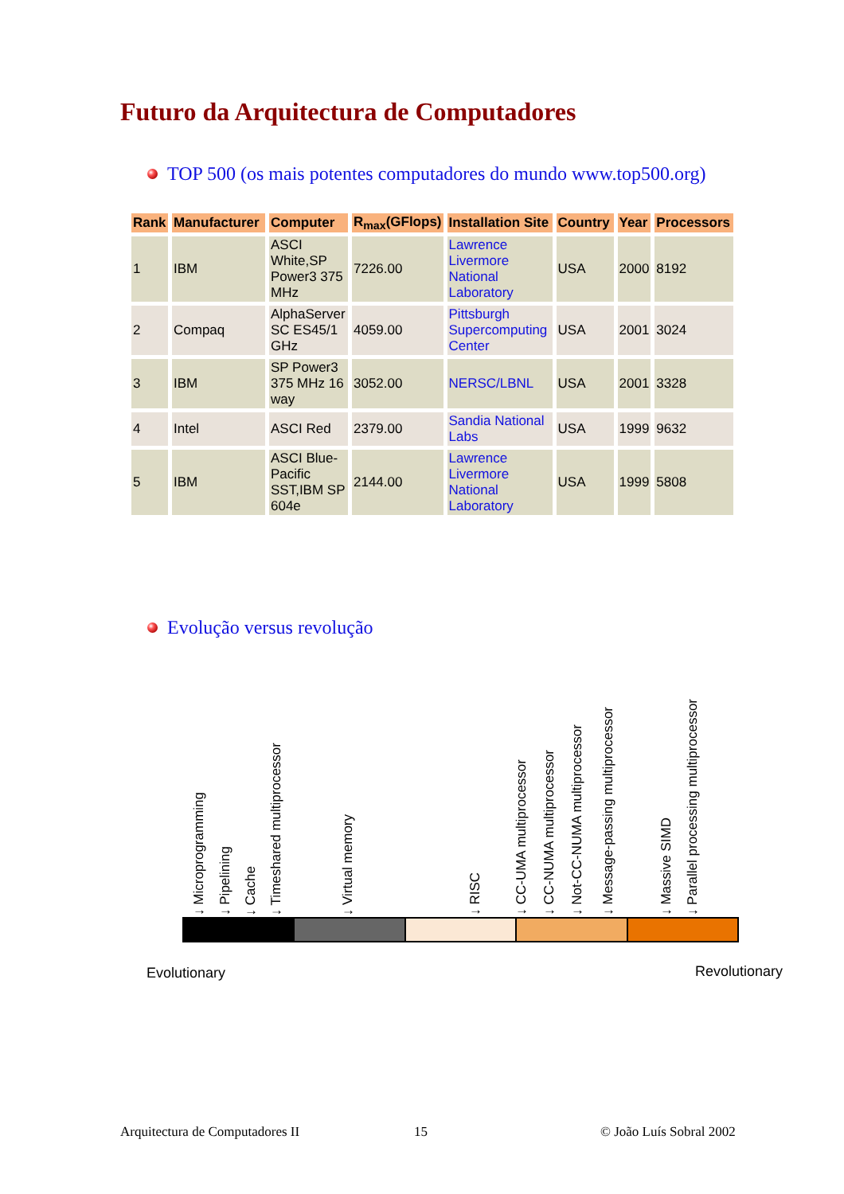Futuro da Arquitectura de Computadores
TOP 500 (os mais potentes computadores do mundo www.top500.org)
| Rank | Manufacturer | Computer | R<sub>max</sub>(GFlops) | Installation Site | Country | Year | Processors |
| --- | --- | --- | --- | --- | --- | --- | --- |
| 1 | IBM | ASCI White,SP Power3 375 MHz | 7226.00 | Lawrence Livermore National Laboratory | USA | 2000 | 8192 |
| 2 | Compaq | AlphaServer SC ES45/1 GHz | 4059.00 | Pittsburgh Supercomputing Center | USA | 2001 | 3024 |
| 3 | IBM | SP Power3 375 MHz 16 way | 3052.00 | NERSC/LBNL | USA | 2001 | 3328 |
| 4 | Intel | ASCI Red | 2379.00 | Sandia National Labs | USA | 1999 | 9632 |
| 5 | IBM | ASCI Blue-Pacific SST,IBM SP 604e | 2144.00 | Lawrence Livermore National Laboratory | USA | 1999 | 5808 |
Evolução versus revolução
↓ Microprogramming ↓ Pipelining ↓ Cache ↓ Timeshared multiprocessor ↓ Virtual memory ↓ RISC ↓ CC-UMA multiprocessor ↓ CC-NUMA multiprocessor ↓ Not-CC-NUMA multiprocessor ↓ Message-passing multiprocessor ↓ Massive SIMD ↓ Parallel processing multiprocessor
Evolutionary Revolutionary
Arquitectura de Computadores II
15 © João Luís Sobral 2002